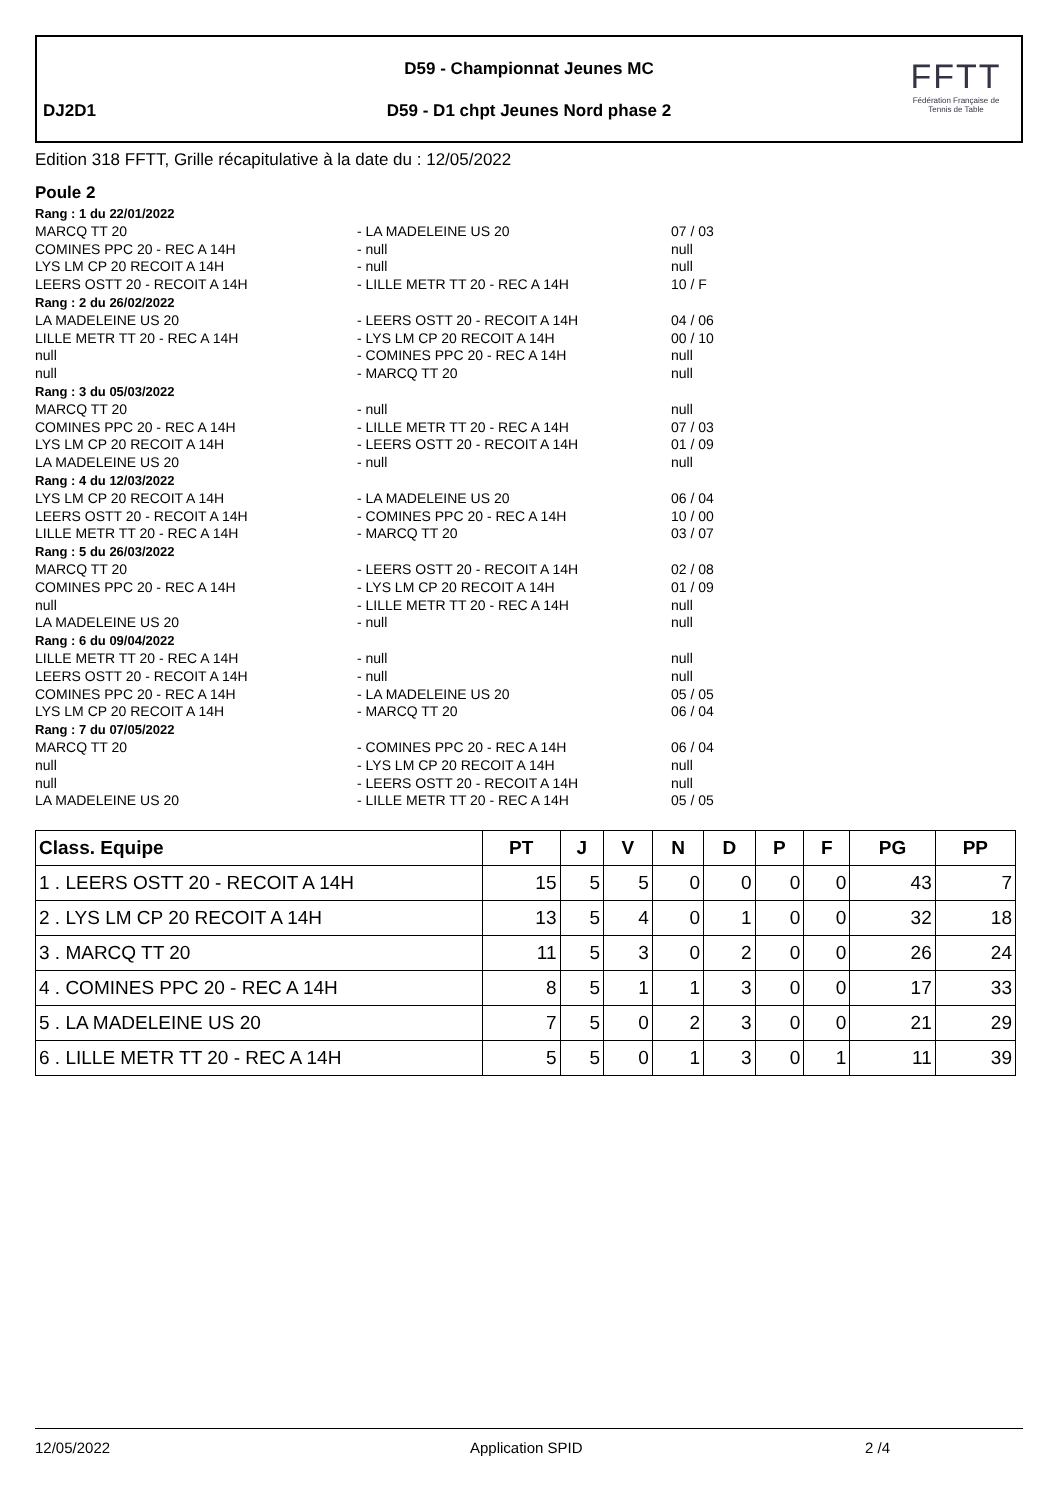D59 - Championnat Jeunes MC
DJ2D1
D59 - D1 chpt Jeunes Nord phase 2
FFTT
Fédération Française de Tennis de Table
Edition 318 FFTT, Grille récapitulative à la date du : 12/05/2022
Poule 2
Rang : 1 du 22/01/2022
MARCQ TT 20 - LA MADELEINE US 20 07 / 03
COMINES PPC 20 - REC A 14H - null null
LYS LM CP 20 RECOIT A 14H - null null
LEERS OSTT 20 - RECOIT A 14H - LILLE METR TT 20 - REC A 14H 10 / F
Rang : 2 du 26/02/2022
LA MADELEINE US 20 - LEERS OSTT 20 - RECOIT A 14H 04 / 06
LILLE METR TT 20 - REC A 14H - LYS LM CP 20 RECOIT A 14H 00 / 10
null - COMINES PPC 20 - REC A 14H null
null - MARCQ TT 20 null
Rang : 3 du 05/03/2022
MARCQ TT 20 - null null
COMINES PPC 20 - REC A 14H - LILLE METR TT 20 - REC A 14H 07 / 03
LYS LM CP 20 RECOIT A 14H - LEERS OSTT 20 - RECOIT A 14H 01 / 09
LA MADELEINE US 20 - null null
Rang : 4 du 12/03/2022
LYS LM CP 20 RECOIT A 14H - LA MADELEINE US 20 06 / 04
LEERS OSTT 20 - RECOIT A 14H - COMINES PPC 20 - REC A 14H 10 / 00
LILLE METR TT 20 - REC A 14H - MARCQ TT 20 03 / 07
Rang : 5 du 26/03/2022
MARCQ TT 20 - LEERS OSTT 20 - RECOIT A 14H 02 / 08
COMINES PPC 20 - REC A 14H - LYS LM CP 20 RECOIT A 14H 01 / 09
null - LILLE METR TT 20 - REC A 14H null
LA MADELEINE US 20 - null null
Rang : 6 du 09/04/2022
LILLE METR TT 20 - REC A 14H - null null
LEERS OSTT 20 - RECOIT A 14H - null null
COMINES PPC 20 - REC A 14H - LA MADELEINE US 20 05 / 05
LYS LM CP 20 RECOIT A 14H - MARCQ TT 20 06 / 04
Rang : 7 du 07/05/2022
MARCQ TT 20 - COMINES PPC 20 - REC A 14H 06 / 04
null - LYS LM CP 20 RECOIT A 14H null
null - LEERS OSTT 20 - RECOIT A 14H null
LA MADELEINE US 20 - LILLE METR TT 20 - REC A 14H 05 / 05
| Class. Equipe | PT | J | V | N | D | P | F | PG | PP |
| --- | --- | --- | --- | --- | --- | --- | --- | --- | --- |
| 1 . LEERS OSTT 20 - RECOIT A 14H | 15 | 5 | 5 | 0 | 0 | 0 | 0 | 43 | 7 |
| 2 . LYS LM CP 20 RECOIT A 14H | 13 | 5 | 4 | 0 | 1 | 0 | 0 | 32 | 18 |
| 3 . MARCQ TT 20 | 11 | 5 | 3 | 0 | 2 | 0 | 0 | 26 | 24 |
| 4 . COMINES PPC 20 - REC A 14H | 8 | 5 | 1 | 1 | 3 | 0 | 0 | 17 | 33 |
| 5 . LA MADELEINE US 20 | 7 | 5 | 0 | 2 | 3 | 0 | 0 | 21 | 29 |
| 6 . LILLE METR TT 20 - REC A 14H | 5 | 5 | 0 | 1 | 3 | 0 | 1 | 11 | 39 |
12/05/2022 Application SPID 2 /4